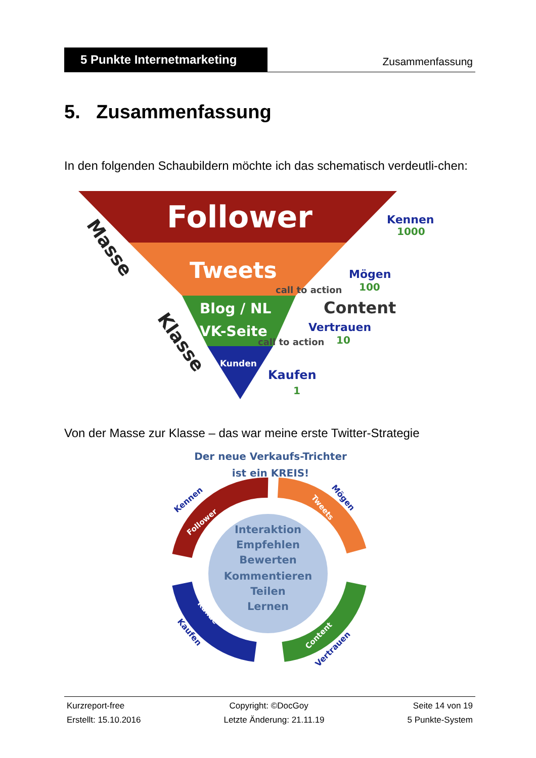5 Punkte Internetmarketing
Zusammenfassung
5. Zusammenfassung
In den folgenden Schaubildern möchte ich das schematisch verdeutli-chen:
Follower
Tweets
Blog / NL
VK-Seite
Kunden
Kennen
1000
Mögen
100
call to action
Content
Vertrauen
call to action
10
Kaufen
1
Masse
Klasse
Von der Masse zur Klasse – das war meine erste Twitter-Strategie
Der neue Verkaufs-Trichter
ist ein KREIS!
Interaktion
Empfehlen
Bewerten
Kommentieren
Teilen
Lernen
Kennen
Follower
Mögen
Tweets
Content
Vertrauen
Kunde
Kaufen
Kurzreport-free Copyright: ©DocGoy Seite 14 von 19
Erstellt: 15.10.2016 Letzte Änderung: 21.11.19 5 Punkte-System